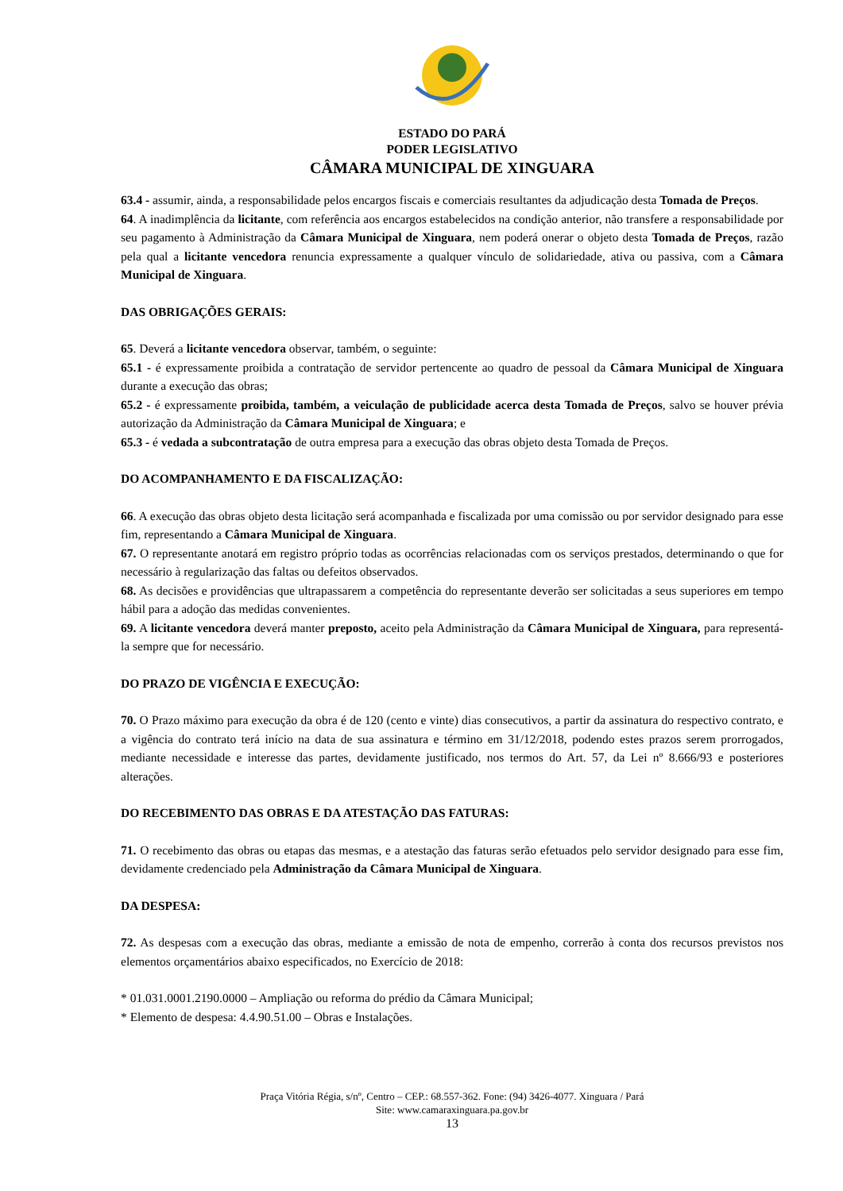ESTADO DO PARÁ
PODER LEGISLATIVO
CÂMARA MUNICIPAL DE XINGUARA
63.4 - assumir, ainda, a responsabilidade pelos encargos fiscais e comerciais resultantes da adjudicação desta Tomada de Preços.
64. A inadimplência da licitante, com referência aos encargos estabelecidos na condição anterior, não transfere a responsabilidade por seu pagamento à Administração da Câmara Municipal de Xinguara, nem poderá onerar o objeto desta Tomada de Preços, razão pela qual a licitante vencedora renuncia expressamente a qualquer vínculo de solidariedade, ativa ou passiva, com a Câmara Municipal de Xinguara.
DAS OBRIGAÇÕES GERAIS:
65. Deverá a licitante vencedora observar, também, o seguinte:
65.1 - é expressamente proibida a contratação de servidor pertencente ao quadro de pessoal da Câmara Municipal de Xinguara durante a execução das obras;
65.2 - é expressamente proibida, também, a veiculação de publicidade acerca desta Tomada de Preços, salvo se houver prévia autorização da Administração da Câmara Municipal de Xinguara; e
65.3 - é vedada a subcontratação de outra empresa para a execução das obras objeto desta Tomada de Preços.
DO ACOMPANHAMENTO E DA FISCALIZAÇÃO:
66. A execução das obras objeto desta licitação será acompanhada e fiscalizada por uma comissão ou por servidor designado para esse fim, representando a Câmara Municipal de Xinguara.
67. O representante anotará em registro próprio todas as ocorrências relacionadas com os serviços prestados, determinando o que for necessário à regularização das faltas ou defeitos observados.
68. As decisões e providências que ultrapassarem a competência do representante deverão ser solicitadas a seus superiores em tempo hábil para a adoção das medidas convenientes.
69. A licitante vencedora deverá manter preposto, aceito pela Administração da Câmara Municipal de Xinguara, para representá-la sempre que for necessário.
DO PRAZO DE VIGÊNCIA E EXECUÇÃO:
70. O Prazo máximo para execução da obra é de 120 (cento e vinte) dias consecutivos, a partir da assinatura do respectivo contrato, e a vigência do contrato terá início na data de sua assinatura e término em 31/12/2018, podendo estes prazos serem prorrogados, mediante necessidade e interesse das partes, devidamente justificado, nos termos do Art. 57, da Lei nº 8.666/93 e posteriores alterações.
DO RECEBIMENTO DAS OBRAS E DA ATESTAÇÃO DAS FATURAS:
71. O recebimento das obras ou etapas das mesmas, e a atestação das faturas serão efetuados pelo servidor designado para esse fim, devidamente credenciado pela Administração da Câmara Municipal de Xinguara.
DA DESPESA:
72. As despesas com a execução das obras, mediante a emissão de nota de empenho, correrão à conta dos recursos previstos nos elementos orçamentários abaixo especificados, no Exercício de 2018:
* 01.031.0001.2190.0000 – Ampliação ou reforma do prédio da Câmara Municipal;
* Elemento de despesa: 4.4.90.51.00 – Obras e Instalações.
Praça Vitória Régia, s/nº, Centro – CEP.: 68.557-362. Fone: (94) 3426-4077. Xinguara / Pará
Site: www.camaraxinguara.pa.gov.br
13